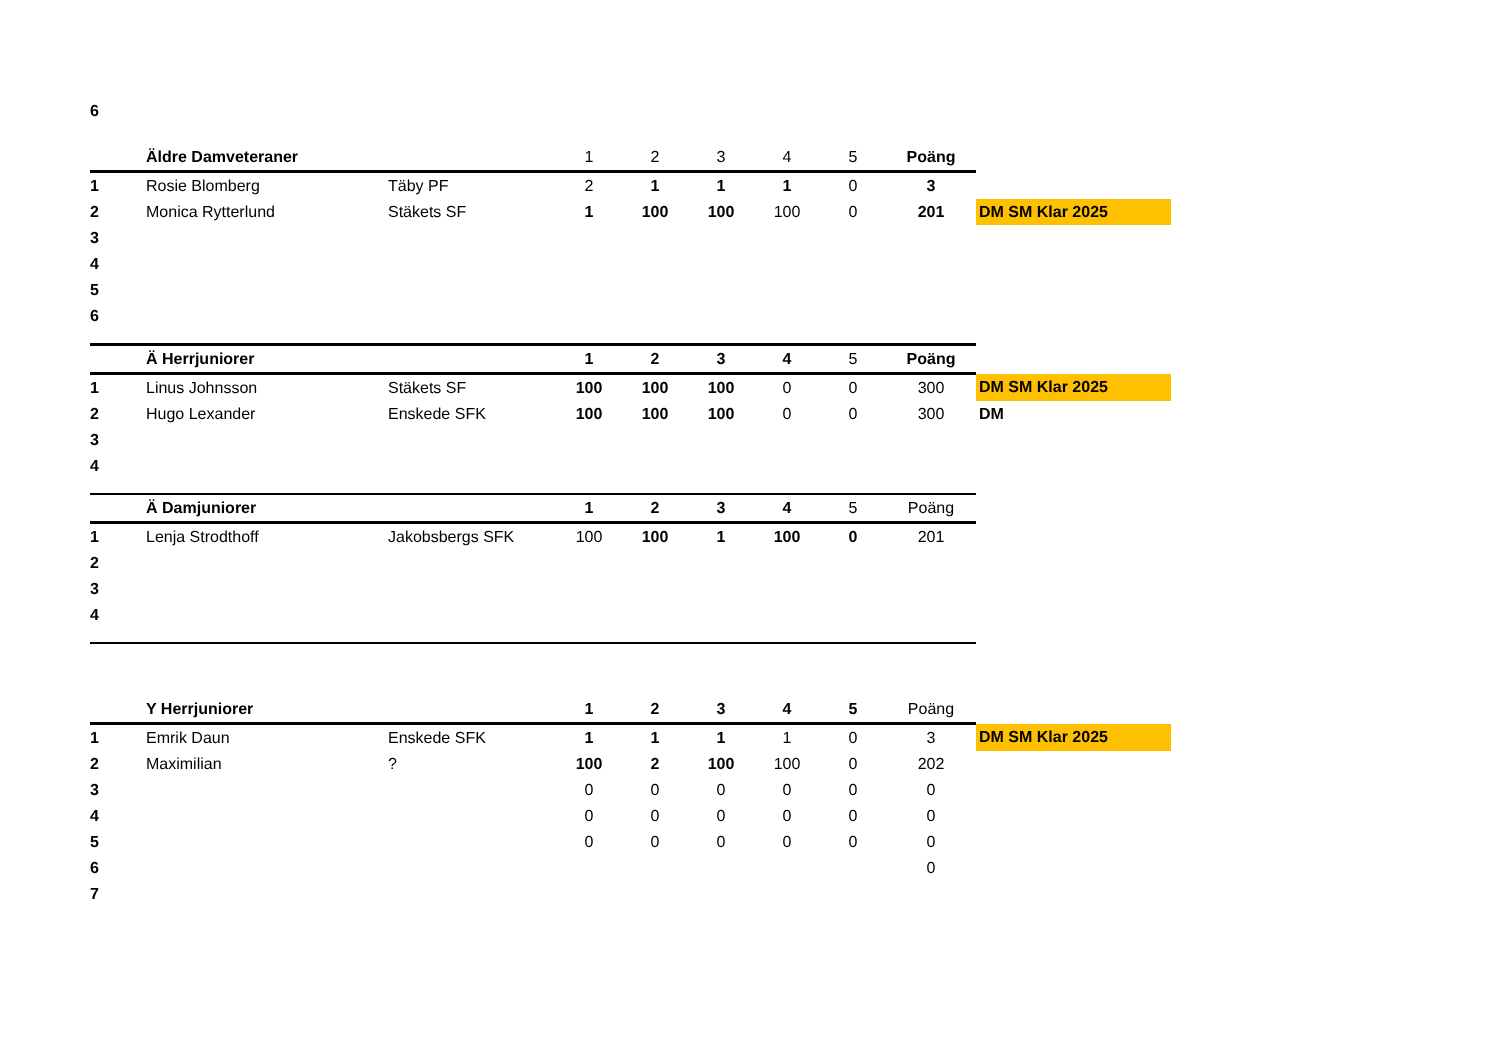| 6 | | | | | | | | | |
| | Äldre Damveteraner | | 1 | 2 | 3 | 4 | 5 | Poäng | |
| 1 | Rosie Blomberg | Täby PF | 2 | 1 | 1 | 1 | 0 | 3 | |
| 2 | Monica Rytterlund | Stäkets SF | 1 | 100 | 100 | 100 | 0 | 201 | DM SM Klar 2025 |
| 3 | | | | | | | | | |
| 4 | | | | | | | | | |
| 5 | | | | | | | | | |
| 6 | | | | | | | | | |
| | Ä Herrjuniorer | | 1 | 2 | 3 | 4 | 5 | Poäng | |
| 1 | Linus Johnsson | Stäkets SF | 100 | 100 | 100 | 0 | 0 | 300 | DM SM Klar 2025 |
| 2 | Hugo Lexander | Enskede SFK | 100 | 100 | 100 | 0 | 0 | 300 | DM |
| 3 | | | | | | | | | |
| 4 | | | | | | | | | |
| | Ä Damjuniorer | | 1 | 2 | 3 | 4 | 5 | Poäng | |
| 1 | Lenja Strodthoff | Jakobsbergs SFK | 100 | 100 | 1 | 100 | 0 | 201 | |
| 2 | | | | | | | | | |
| 3 | | | | | | | | | |
| 4 | | | | | | | | | |
| | Y Herrjuniorer | | 1 | 2 | 3 | 4 | 5 | Poäng | |
| 1 | Emrik Daun | Enskede SFK | 1 | 1 | 1 | 1 | 0 | 3 | DM SM Klar 2025 |
| 2 | Maximilian | ? | 100 | 2 | 100 | 100 | 0 | 202 | |
| 3 | | | 0 | 0 | 0 | 0 | 0 | 0 | |
| 4 | | | 0 | 0 | 0 | 0 | 0 | 0 | |
| 5 | | | 0 | 0 | 0 | 0 | 0 | 0 | |
| 6 | | | | | | | | 0 | |
| 7 | | | | | | | | | |